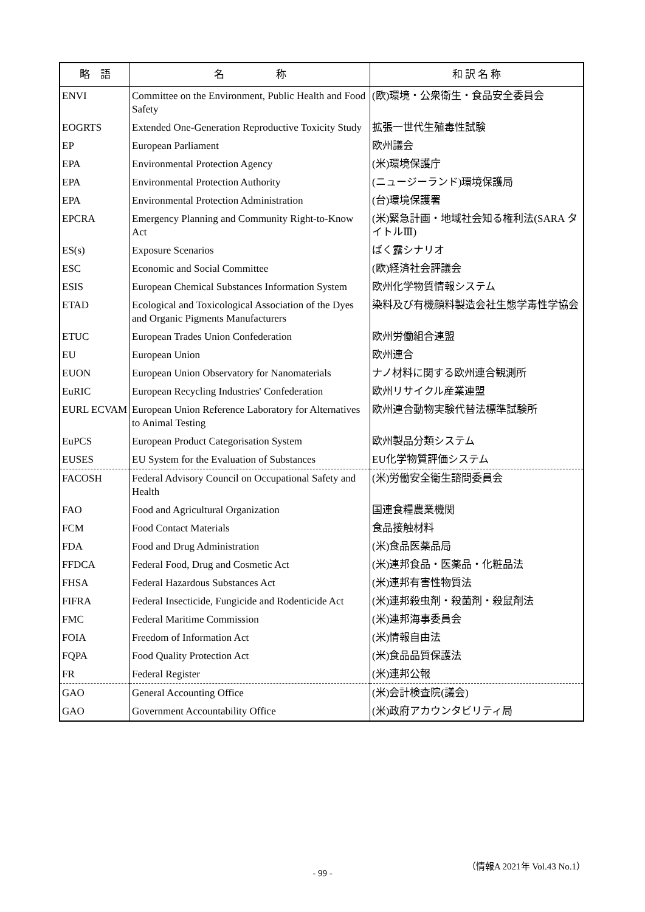| 略 語 | 名 称 | 和 訳 名 称 |
| --- | --- | --- |
| ENVI | Committee on the Environment, Public Health and Food Safety | (欧)環境・公衆衛生・食品安全委員会 |
| EOGRTS | Extended One-Generation Reproductive Toxicity Study | 拡張一世代生殖毒性試験 |
| EP | European Parliament | 欧州議会 |
| EPA | Environmental Protection Agency | (米)環境保護庁 |
| EPA | Environmental Protection Authority | (ニュージーランド)環境保護局 |
| EPA | Environmental Protection Administration | (台)環境保護署 |
| EPCRA | Emergency Planning and Community Right-to-Know Act | (米)緊急計画・地域社会知る権利法(SARA タイトルⅢ) |
| ES(s) | Exposure Scenarios | ばく露シナリオ |
| ESC | Economic and Social Committee | (欧)経済社会評議会 |
| ESIS | European Chemical Substances Information System | 欧州化学物質情報システム |
| ETAD | Ecological and Toxicological Association of the Dyes and Organic Pigments Manufacturers | 染料及び有機顔料製造会社生態学毒性学協会 |
| ETUC | European Trades Union Confederation | 欧州労働組合連盟 |
| EU | European Union | 欧州連合 |
| EUON | European Union Observatory for Nanomaterials | ナノ材料に関する欧州連合観測所 |
| EuRIC | European Recycling Industries' Confederation | 欧州リサイクル産業連盟 |
| EURL ECVAM | European Union Reference Laboratory for Alternatives to Animal Testing | 欧州連合動物実験代替法標準試験所 |
| EuPCS | European Product Categorisation System | 欧州製品分類システム |
| EUSES | EU System for the Evaluation of Substances | EU化学物質評価システム |
| FACOSH | Federal Advisory Council on Occupational Safety and Health | (米)労働安全衛生諮問委員会 |
| FAO | Food and Agricultural Organization | 国連食糧農業機関 |
| FCM | Food Contact Materials | 食品接触材料 |
| FDA | Food and Drug Administration | (米)食品医薬品局 |
| FFDCA | Federal Food, Drug and Cosmetic Act | (米)連邦食品・医薬品・化粧品法 |
| FHSA | Federal Hazardous Substances Act | (米)連邦有害性物質法 |
| FIFRA | Federal Insecticide, Fungicide and Rodenticide Act | (米)連邦殺虫剤・殺菌剤・殺鼠剤法 |
| FMC | Federal Maritime Commission | (米)連邦海事委員会 |
| FOIA | Freedom of Information Act | (米)情報自由法 |
| FQPA | Food Quality Protection Act | (米)食品品質保護法 |
| FR | Federal Register | (米)連邦公報 |
| GAO | General Accounting Office | (米)会計検査院(議会) |
| GAO | Government Accountability Office | (米)政府アカウンタビリティ局 |
（情報A 2021年 Vol.43 No.1）
- 99 -